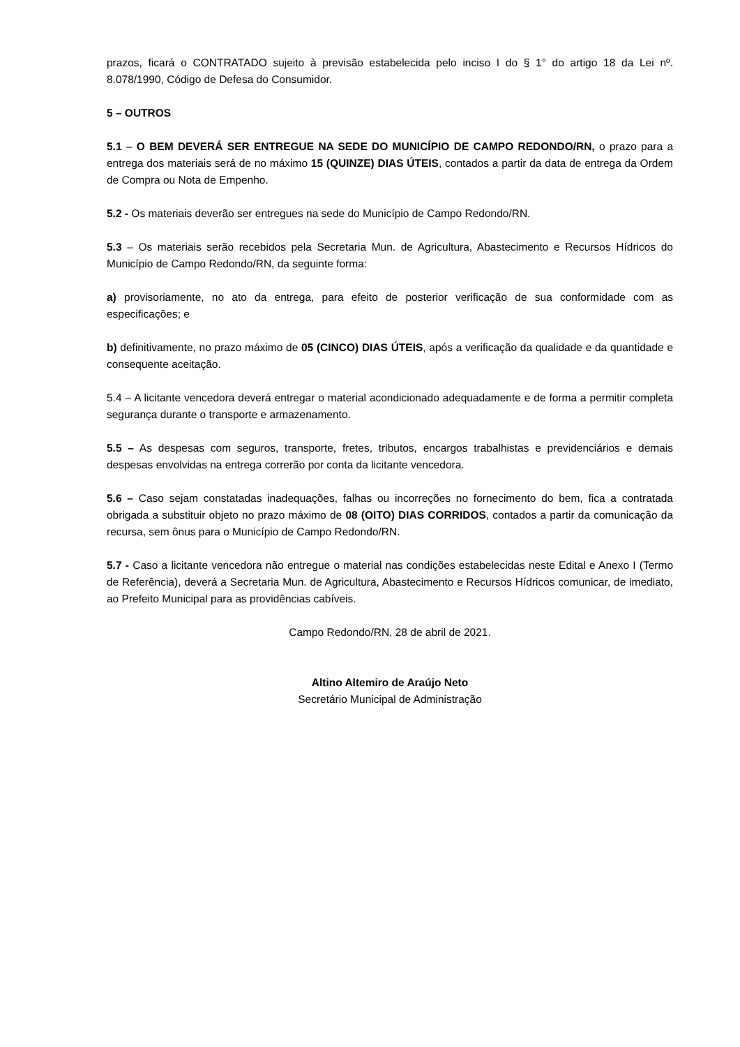prazos, ficará o CONTRATADO sujeito à previsão estabelecida pelo inciso I do § 1° do artigo 18 da Lei nº. 8.078/1990, Código de Defesa do Consumidor.
5 – OUTROS
5.1 – O BEM DEVERÁ SER ENTREGUE NA SEDE DO MUNICÍPIO DE CAMPO REDONDO/RN, o prazo para a entrega dos materiais será de no máximo 15 (QUINZE) DIAS ÚTEIS, contados a partir da data de entrega da Ordem de Compra ou Nota de Empenho.
5.2 - Os materiais deverão ser entregues na sede do Município de Campo Redondo/RN.
5.3 – Os materiais serão recebidos pela Secretaria Mun. de Agricultura, Abastecimento e Recursos Hídricos do Município de Campo Redondo/RN, da seguinte forma:
a) provisoriamente, no ato da entrega, para efeito de posterior verificação de sua conformidade com as especificações; e
b) definitivamente, no prazo máximo de 05 (CINCO) DIAS ÚTEIS, após a verificação da qualidade e da quantidade e consequente aceitação.
5.4 – A licitante vencedora deverá entregar o material acondicionado adequadamente e de forma a permitir completa segurança durante o transporte e armazenamento.
5.5 – As despesas com seguros, transporte, fretes, tributos, encargos trabalhistas e previdenciários e demais despesas envolvidas na entrega correrão por conta da licitante vencedora.
5.6 – Caso sejam constatadas inadequações, falhas ou incorreções no fornecimento do bem, fica a contratada obrigada a substituir objeto no prazo máximo de 08 (OITO) DIAS CORRIDOS, contados a partir da comunicação da recursa, sem ônus para o Município de Campo Redondo/RN.
5.7 - Caso a licitante vencedora não entregue o material nas condições estabelecidas neste Edital e Anexo I (Termo de Referência), deverá a Secretaria Mun. de Agricultura, Abastecimento e Recursos Hídricos comunicar, de imediato, ao Prefeito Municipal para as providências cabíveis.
Campo Redondo/RN, 28 de abril de 2021.
Altino Altemiro de Araújo Neto
Secretário Municipal de Administração